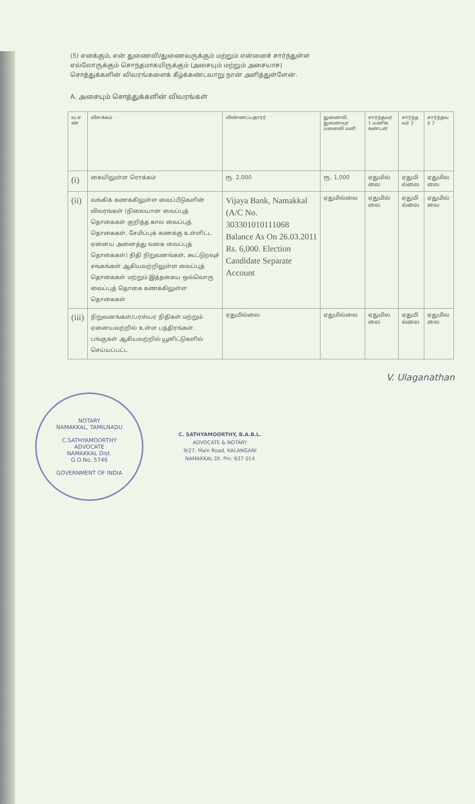(5) எனக்கும், என் துணைவி/துணைவருக்கும் மற்றும் என்னைச் சார்ந்துள்ள
எல்லோருக்கும் சொந்தமாகயிருக்கும் (அசையும் மற்றும் அசையாச)
சொத்துக்களின் விவரங்களைக் கீழ்க்கண்டவாறு நான் அளித்துள்ளேன்.
A. அசையும் சொத்துக்களின் விவரங்கள்
| வ.எ ண் | விளக்கம் | விண்ணப்பதாரர் | துணைவி, துணைவர மனைவி மனி | சார்ந்தவர் 1 மணிக கண்டன் | சார்ந்த வர் 2 | சார்ந்தவ ர் 3 |
| --- | --- | --- | --- | --- | --- | --- |
| (i) | கையிலுள்ள ரொக்கம் | ரூ. 2,000 | ரூ. 1,000 | ஏதுமில் லை | ஏதுமி ல்லை | ஏதுமில லை |
| (ii) | வங்கிக் கணக்கிலுள்ள வைப்பீடுகளின் விவரங்கள் (நிலையான வைப்புத் தொகைகள் குறித்த கால வைப்புத் தொகைகள், சேமிப்புக் கணக்கு உள்ளிட்ட ஏனைய அனைத்து வகை வைப்புத் தொகைகள்) நிதி நிறுவனங்கள், கூட்டுறவுச் சங்கங்கள் ஆகியவற்றிலுள்ள வைப்புத் தொகைகள் மற்றும் இத்தகைய ஒவ்வொரு வைப்புத் தொகை கணக்கிலுள்ள தொகைகள் | Vijaya Bank, Namakkal (A/C No. 303301010111068 Balance As On 26.03.2011 Rs. 6,000. Election Candidate Separate Account | ஏதுமில்லை | ஏதுமில் லை | ஏதுமி ல்லை | ஏதுமில் லை |
| (iii) | நிறுவனங்கள்/பரஸ்பர நிதிகள் மற்றும் ஏனையவற்றில் உள்ள பத்திரங்கள், பங்குகள் ஆகியவற்றில் யூனிட்டுகளில் செய்யப்பட்ட | ஏதுமில்லை | ஏதுமில்லை | ஏதுமில லை | ஏதுமி ல்லை | ஏதுமில லை |
V. Ulaganathan
NOTARY
NAMAKKAL, TAMILNADU
C.SATHYAMOORTHY
ADVOCATE
NAMAKKAL Dist.
G.O.No. 5746
GOVERNMENT OF INDIA
C. SATHYAMOORTHY, B.A.B.L.
ADVOCATE & NOTARY
9/27, Main Road, KALANGANI
NAMAKKAL Dt. Pin: 637 014